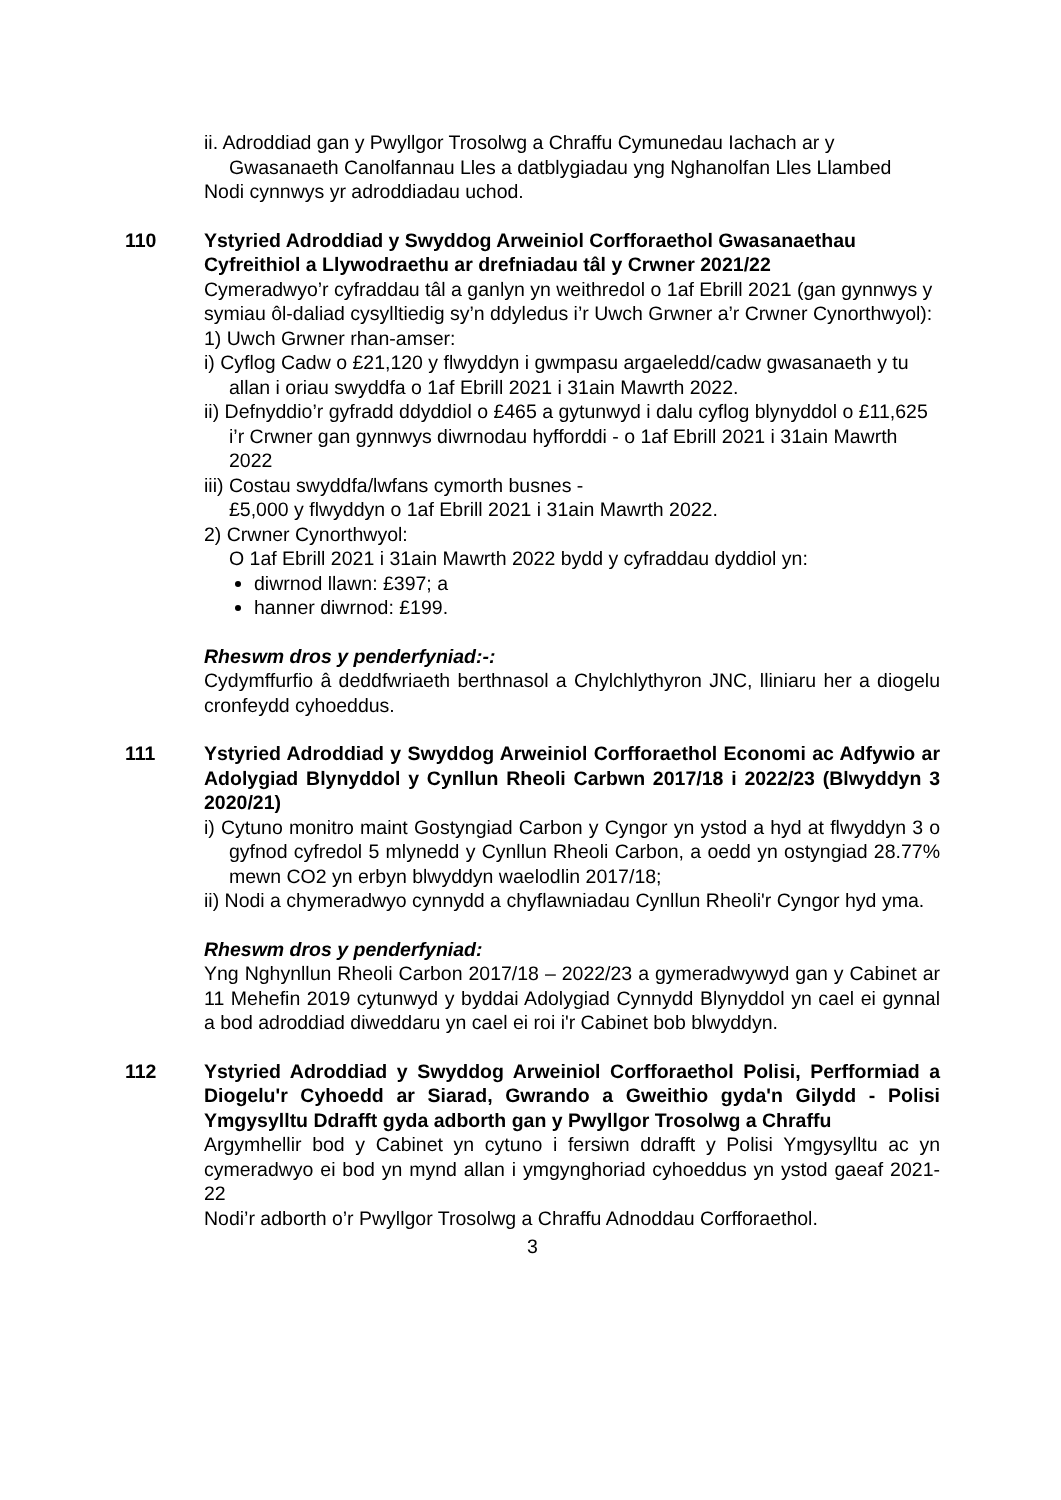ii. Adroddiad gan y Pwyllgor Trosolwg a Chraffu Cymunedau Iachach ar y Gwasanaeth Canolfannau Lles a datblygiadau yng Nghanolfan Lles Llambed
Nodi cynnwys yr adroddiadau uchod.
110 Ystyried Adroddiad y Swyddog Arweiniol Corfforaethol Gwasanaethau Cyfreithiol a Llywodraethu ar drefniadau tâl y Crwner 2021/22
Cymeradwyo’r cyfraddau tâl a ganlyn yn weithredol o 1af Ebrill 2021 (gan gynnwys y symiau ôl-daliad cysylltiedig sy’n ddyledus i’r Uwch Grwner a’r Crwner Cynorthwyol):
1) Uwch Grwner rhan-amser:
i) Cyflog Cadw o £21,120 y flwyddyn i gwmpasu argaeledd/cadw gwasanaeth y tu allan i oriau swyddfa o 1af Ebrill 2021 i 31ain Mawrth 2022.
ii) Defnyddio’r gyfradd ddyddiol o £465 a gytunwyd i dalu cyflog blynyddol o £11,625 i’r Crwner gan gynnwys diwrnodau hyfforddi - o 1af Ebrill 2021 i 31ain Mawrth 2022
iii) Costau swyddfa/lwfans cymorth busnes -
£5,000 y flwyddyn o 1af Ebrill 2021 i 31ain Mawrth 2022.
2) Crwner Cynorthwyol:
O 1af Ebrill 2021 i 31ain Mawrth 2022 bydd y cyfraddau dyddiol yn:
diwrnod llawn: £397; a
hanner diwrnod: £199.
Rheswm dros y penderfyniad:-:
Cydymffurfio â deddfwriaeth berthnasol a Chylchlythyron JNC, lliniaru her a diogelu cronfeydd cyhoeddus.
111 Ystyried Adroddiad y Swyddog Arweiniol Corfforaethol Economi ac Adfywio ar Adolygiad Blynyddol y Cynllun Rheoli Carbwn 2017/18 i 2022/23 (Blwyddyn 3 2020/21)
i) Cytuno monitro maint Gostyngiad Carbon y Cyngor yn ystod a hyd at flwyddyn 3 o gyfnod cyfredol 5 mlynedd y Cynllun Rheoli Carbon, a oedd yn ostyngiad 28.77% mewn CO2 yn erbyn blwyddyn waelodlin 2017/18;
ii) Nodi a chymeradwyo cynnydd a chyflawniadau Cynllun Rheoli'r Cyngor hyd yma.
Rheswm dros y penderfyniad:
Yng Nghynllun Rheoli Carbon 2017/18 – 2022/23 a gymeradwywyd gan y Cabinet ar 11 Mehefin 2019 cytunwyd y byddai Adolygiad Cynnydd Blynyddol yn cael ei gynnal a bod adroddiad diweddaru yn cael ei roi i'r Cabinet bob blwyddyn.
112 Ystyried Adroddiad y Swyddog Arweiniol Corfforaethol Polisi, Perfformiad a Diogelu'r Cyhoedd ar Siarad, Gwrando a Gweithio gyda'n Gilydd - Polisi Ymgysylltu Ddrafft gyda adborth gan y Pwyllgor Trosolwg a Chraffu
Argymhellir bod y Cabinet yn cytuno i fersiwn ddrafft y Polisi Ymgysylltu ac yn cymeradwyo ei bod yn mynd allan i ymgynghoriad cyhoeddus yn ystod gaeaf 2021-22
Nodi’r adborth o’r Pwyllgor Trosolwg a Chraffu Adnoddau Corfforaethol.
3